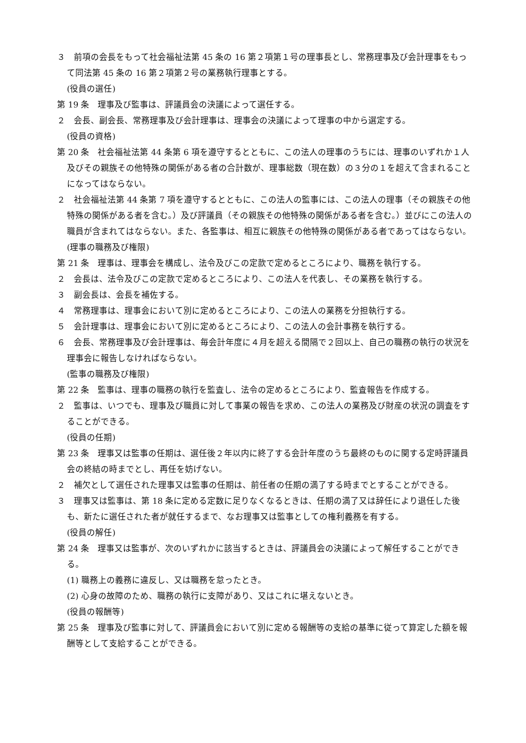３　前項の会長をもって社会福祉法第 45 条の 16 第２項第１号の理事長とし、常務理事及び会計理事をもって同法第 45 条の 16 第２項第２号の業務執行理事とする。
(役員の選任)
第 19 条　理事及び監事は、評議員会の決議によって選任する。
２　会長、副会長、常務理事及び会計理事は、理事会の決議によって理事の中から選定する。
(役員の資格)
第 20 条　社会福祉法第 44 条第 6 項を遵守するとともに、この法人の理事のうちには、理事のいずれか１人及びその親族その他特殊の関係がある者の合計数が、理事総数（現在数）の３分の１を超えて含まれることになってはならない。
２　社会福祉法第 44 条第 7 項を遵守するとともに、この法人の監事には、この法人の理事（その親族その他特殊の関係がある者を含む。）及び評議員（その親族その他特殊の関係がある者を含む。）並びにこの法人の職員が含まれてはならない。また、各監事は、相互に親族その他特殊の関係がある者であってはならない。
(理事の職務及び権限)
第 21 条　理事は、理事会を構成し、法令及びこの定款で定めるところにより、職務を執行する。
２　会長は、法令及びこの定款で定めるところにより、この法人を代表し、その業務を執行する。
３　副会長は、会長を補佐する。
４　常務理事は、理事会において別に定めるところにより、この法人の業務を分担執行する。
５　会計理事は、理事会において別に定めるところにより、この法人の会計事務を執行する。
６　会長、常務理事及び会計理事は、毎会計年度に４月を超える間隔で２回以上、自己の職務の執行の状況を理事会に報告しなければならない。
(監事の職務及び権限)
第 22 条　監事は、理事の職務の執行を監査し、法令の定めるところにより、監査報告を作成する。
２　監事は、いつでも、理事及び職員に対して事業の報告を求め、この法人の業務及び財産の状況の調査をすることができる。
(役員の任期)
第 23 条　理事又は監事の任期は、選任後２年以内に終了する会計年度のうち最終のものに関する定時評議員会の終結の時までとし、再任を妨げない。
２　補欠として選任された理事又は監事の任期は、前任者の任期の満了する時までとすることができる。
３　理事又は監事は、第 18 条に定める定数に足りなくなるときは、任期の満了又は辞任により退任した後も、新たに選任された者が就任するまで、なお理事又は監事としての権利義務を有する。
(役員の解任)
第 24 条　理事又は監事が、次のいずれかに該当するときは、評議員会の決議によって解任することができる。
(1) 職務上の義務に違反し、又は職務を怠ったとき。
(2) 心身の故障のため、職務の執行に支障があり、又はこれに堪えないとき。
(役員の報酬等)
第 25 条　理事及び監事に対して、評議員会において別に定める報酬等の支給の基準に従って算定した額を報酬等として支給することができる。